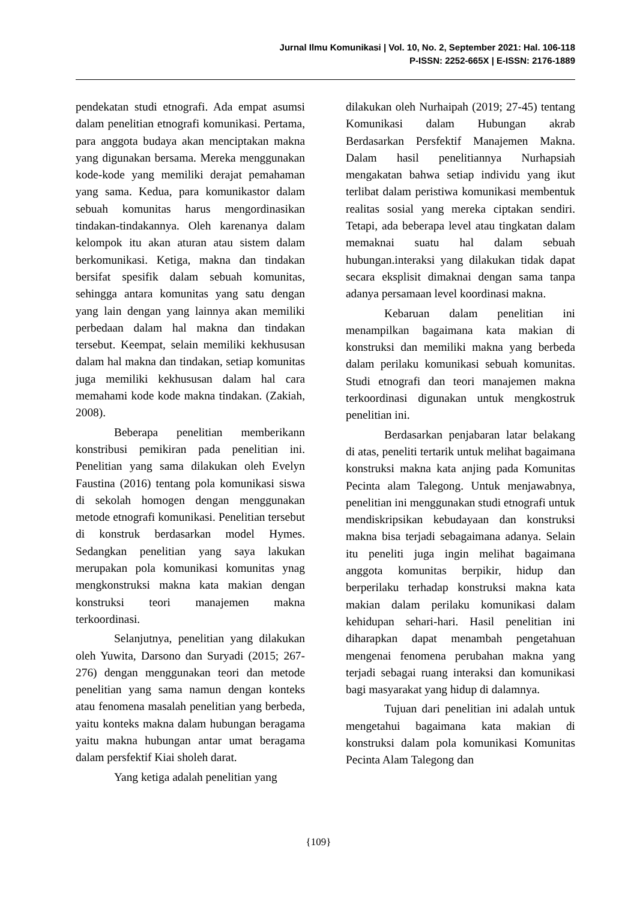Jurnal Ilmu Komunikasi | Vol. 10, No. 2, September 2021: Hal. 106-118
P-ISSN: 2252-665X | E-ISSN: 2176-1889
pendekatan studi etnografi. Ada empat asumsi dalam penelitian etnografi komunikasi. Pertama, para anggota budaya akan menciptakan makna yang digunakan bersama. Mereka menggunakan kode-kode yang memiliki derajat pemahaman yang sama. Kedua, para komunikastor dalam sebuah komunitas harus mengordinasikan tindakan-tindakannya. Oleh karenanya dalam kelompok itu akan aturan atau sistem dalam berkomunikasi. Ketiga, makna dan tindakan bersifat spesifik dalam sebuah komunitas, sehingga antara komunitas yang satu dengan yang lain dengan yang lainnya akan memiliki perbedaan dalam hal makna dan tindakan tersebut. Keempat, selain memiliki kekhususan dalam hal makna dan tindakan, setiap komunitas juga memiliki kekhususan dalam hal cara memahami kode kode makna tindakan. (Zakiah, 2008).
Beberapa penelitian memberikann konstribusi pemikiran pada penelitian ini. Penelitian yang sama dilakukan oleh Evelyn Faustina (2016) tentang pola komunikasi siswa di sekolah homogen dengan menggunakan metode etnografi komunikasi. Penelitian tersebut di konstruk berdasarkan model Hymes. Sedangkan penelitian yang saya lakukan merupakan pola komunikasi komunitas ynag mengkonstruksi makna kata makian dengan konstruksi teori manajemen makna terkoordinasi.
Selanjutnya, penelitian yang dilakukan oleh Yuwita, Darsono dan Suryadi (2015; 267-276) dengan menggunakan teori dan metode penelitian yang sama namun dengan konteks atau fenomena masalah penelitian yang berbeda, yaitu konteks makna dalam hubungan beragama yaitu makna hubungan antar umat beragama dalam persfektif Kiai sholeh darat.
Yang ketiga adalah penelitian yang
dilakukan oleh Nurhaipah (2019; 27-45) tentang Komunikasi dalam Hubungan akrab Berdasarkan Persfektif Manajemen Makna. Dalam hasil penelitiannya Nurhapsiah mengakatan bahwa setiap individu yang ikut terlibat dalam peristiwa komunikasi membentuk realitas sosial yang mereka ciptakan sendiri. Tetapi, ada beberapa level atau tingkatan dalam memaknai suatu hal dalam sebuah hubungan.interaksi yang dilakukan tidak dapat secara eksplisit dimaknai dengan sama tanpa adanya persamaan level koordinasi makna.
Kebaruan dalam penelitian ini menampilkan bagaimana kata makian di konstruksi dan memiliki makna yang berbeda dalam perilaku komunikasi sebuah komunitas. Studi etnografi dan teori manajemen makna terkoordinasi digunakan untuk mengkostruk penelitian ini.
Berdasarkan penjabaran latar belakang di atas, peneliti tertarik untuk melihat bagaimana konstruksi makna kata anjing pada Komunitas Pecinta alam Talegong. Untuk menjawabnya, penelitian ini menggunakan studi etnografi untuk mendiskripsikan kebudayaan dan konstruksi makna bisa terjadi sebagaimana adanya. Selain itu peneliti juga ingin melihat bagaimana anggota komunitas berpikir, hidup dan berperilaku terhadap konstruksi makna kata makian dalam perilaku komunikasi dalam kehidupan sehari-hari. Hasil penelitian ini diharapkan dapat menambah pengetahuan mengenai fenomena perubahan makna yang terjadi sebagai ruang interaksi dan komunikasi bagi masyarakat yang hidup di dalamnya.
Tujuan dari penelitian ini adalah untuk mengetahui bagaimana kata makian di konstruksi dalam pola komunikasi Komunitas Pecinta Alam Talegong dan
{109}